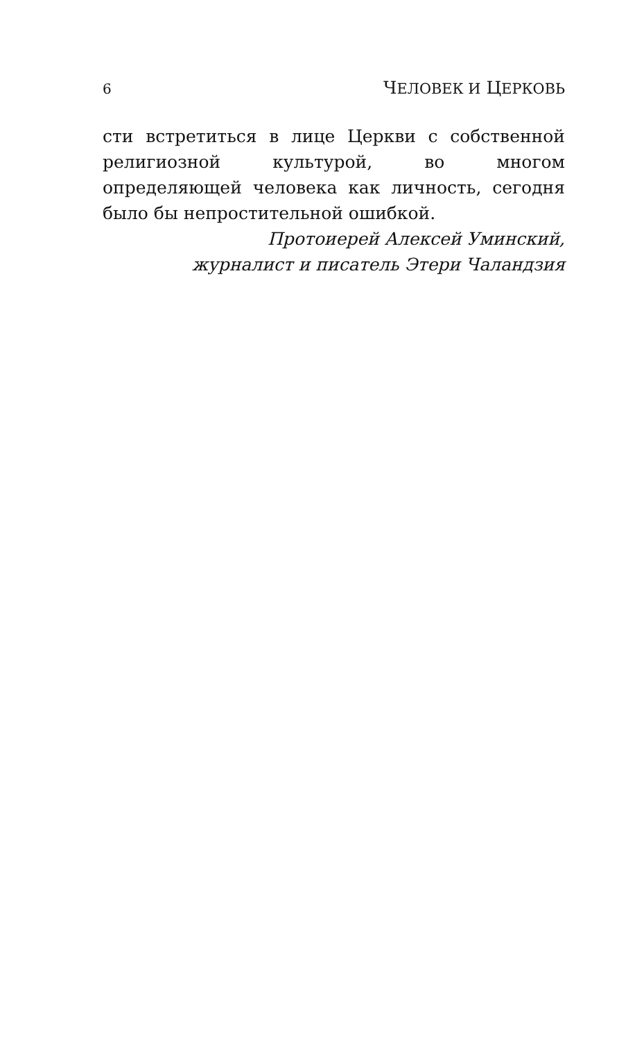6 ЧЕЛОВЕК И ЦЕРКОВЬ
сти встретиться в лице Церкви с собственной религиозной культурой, во многом определяющей человека как личность, сегодня было бы непростительной ошибкой.
Протоиерей Алексей Уминский,
журналист и писатель Этери Чаландзия